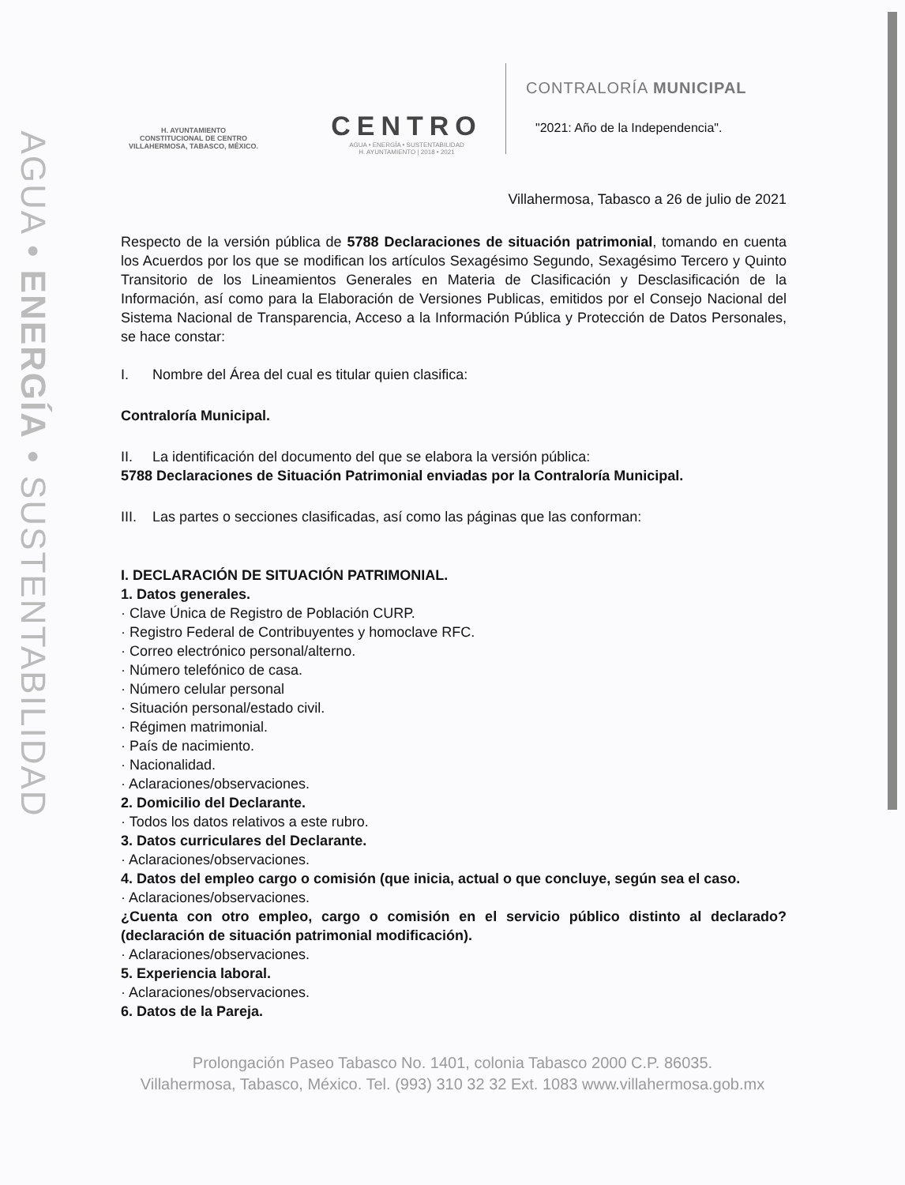AGUA • ENERGÍA • SUSTENTABILIDAD
H. AYUNTAMIENTO
CONSTITUCIONAL DE CENTRO
VILLAHERMOSA, TABASCO, MÉXICO.
CENTRO
AGUA • ENERGÍA • SUSTENTABILIDAD
H. AYUNTAMIENTO | 2018 • 2021
CONTRALORÍA MUNICIPAL
"2021: Año de la Independencia".
Villahermosa, Tabasco a 26 de julio de 2021
Respecto de la versión pública de 5788 Declaraciones de situación patrimonial, tomando en cuenta los Acuerdos por los que se modifican los artículos Sexagésimo Segundo, Sexagésimo Tercero y Quinto Transitorio de los Lineamientos Generales en Materia de Clasificación y Desclasificación de la Información, así como para la Elaboración de Versiones Publicas, emitidos por el Consejo Nacional del Sistema Nacional de Transparencia, Acceso a la Información Pública y Protección de Datos Personales, se hace constar:
I. Nombre del Área del cual es titular quien clasifica:
Contraloría Municipal.
II. La identificación del documento del que se elabora la versión pública:
5788 Declaraciones de Situación Patrimonial enviadas por la Contraloría Municipal.
III. Las partes o secciones clasificadas, así como las páginas que las conforman:
I. DECLARACIÓN DE SITUACIÓN PATRIMONIAL.
1. Datos generales.
· Clave Única de Registro de Población CURP.
· Registro Federal de Contribuyentes y homoclave RFC.
· Correo electrónico personal/alterno.
· Número telefónico de casa.
· Número celular personal
· Situación personal/estado civil.
· Régimen matrimonial.
· País de nacimiento.
· Nacionalidad.
· Aclaraciones/observaciones.
2. Domicilio del Declarante.
· Todos los datos relativos a este rubro.
3. Datos curriculares del Declarante.
· Aclaraciones/observaciones.
4. Datos del empleo cargo o comisión (que inicia, actual o que concluye, según sea el caso.
· Aclaraciones/observaciones.
¿Cuenta con otro empleo, cargo o comisión en el servicio público distinto al declarado? (declaración de situación patrimonial modificación).
· Aclaraciones/observaciones.
5. Experiencia laboral.
· Aclaraciones/observaciones.
6. Datos de la Pareja.
Prolongación Paseo Tabasco No. 1401, colonia Tabasco 2000 C.P. 86035.
Villahermosa, Tabasco, México. Tel. (993) 310 32 32 Ext. 1083 www.villahermosa.gob.mx